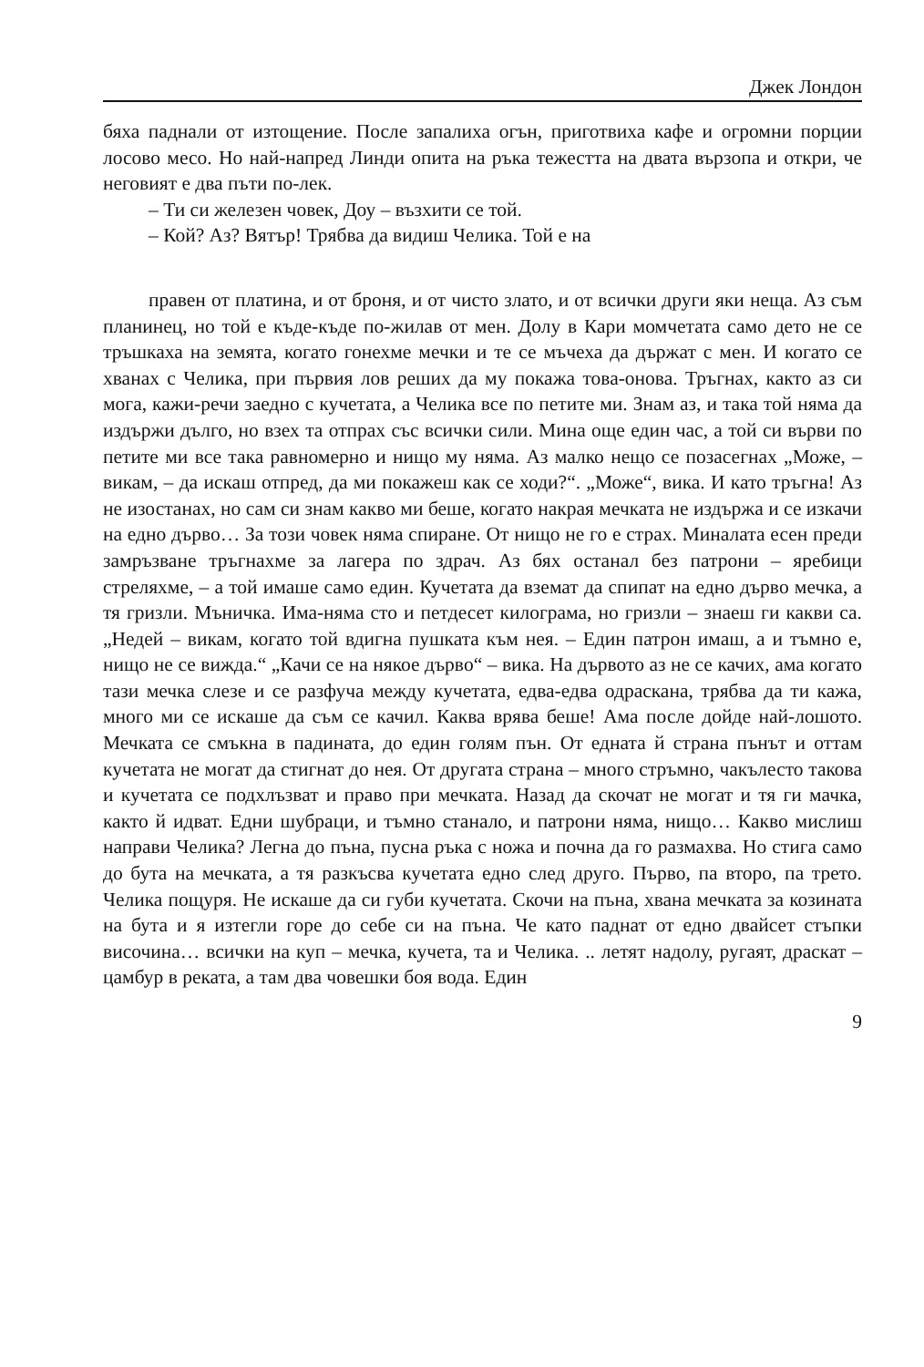Джек Лондон
бяха паднали от изтощение. После запалиха огън, приготвиха кафе и огромни порции лосово месо. Но най-напред Линди опита на ръка тежестта на двата вързопа и откри, че неговият е два пъти по-лек.
– Ти си железен човек, Доу – възхити се той.
– Кой? Аз? Вятър! Трябва да видиш Челика. Той е на
правен от платина, и от броня, и от чисто злато, и от всички други яки неща. Аз съм планинец, но той е къде-къде по-жилав от мен. Долу в Кари момчетата само дето не се тръшкаха на земята, когато гонехме мечки и те се мъчеха да държат с мен. И когато се хванах с Челика, при първия лов реших да му покажа това-онова. Тръгнах, както аз си мога, кажи-речи заедно с кучетата, а Челика все по петите ми. Знам аз, и така той няма да издържи дълго, но взех та отпрах със всички сили. Мина още един час, а той си върви по петите ми все така равномерно и нищо му няма. Аз малко нещо се позасегнах „Може, – викам, – да искаш отпред, да ми покажеш как се ходи?“. „Може“, вика. И като тръгна! Аз не изостанах, но сам си знам какво ми беше, когато накрая мечката не издържа и се изкачи на едно дърво… За този човек няма спиране. От нищо не го е страх. Миналата есен преди замръзване тръгнахме за лагера по здрач. Аз бях останал без патрони – яребици стреляхме, – а той имаше само един. Кучетата да вземат да спипат на едно дърво мечка, а тя гризли. Мъничка. Има-няма сто и петдесет килограма, но гризли – знаеш ги какви са. „Недей – викам, когато той вдигна пушката към нея. – Един патрон имаш, а и тъмно е, нищо не се вижда.“ „Качи се на някое дърво“ – вика. На дървото аз не се качих, ама когато тази мечка слезе и се разфуча между кучетата, едва-едва одраскана, трябва да ти кажа, много ми се искаше да съм се качил. Каква врява беше! Ама после дойде най-лошото. Мечката се смъкна в падината, до един голям пън. От едната й страна пънът и оттам кучетата не могат да стигнат до нея. От другата страна – много стръмно, чакълесто такова и кучетата се подхлъзват и право при мечката. Назад да скочат не могат и тя ги мачка, както й идват. Едни шубраци, и тъмно станало, и патрони няма, нищо… Какво мислиш направи Челика? Легна до пъна, пусна ръка с ножа и почна да го размахва. Но стига само до бута на мечката, а тя разкъсва кучетата едно след друго. Първо, па второ, па трето. Челика пощуря. Не искаше да си губи кучетата. Скочи на пъна, хвана мечката за козината на бута и я изтегли горе до себе си на пъна. Че като паднат от едно двайсет стъпки височина… всички на куп – мечка, кучета, та и Челика. .. летят надолу, ругаят, драскат – цамбур в реката, а там два човешки боя вода. Един
9